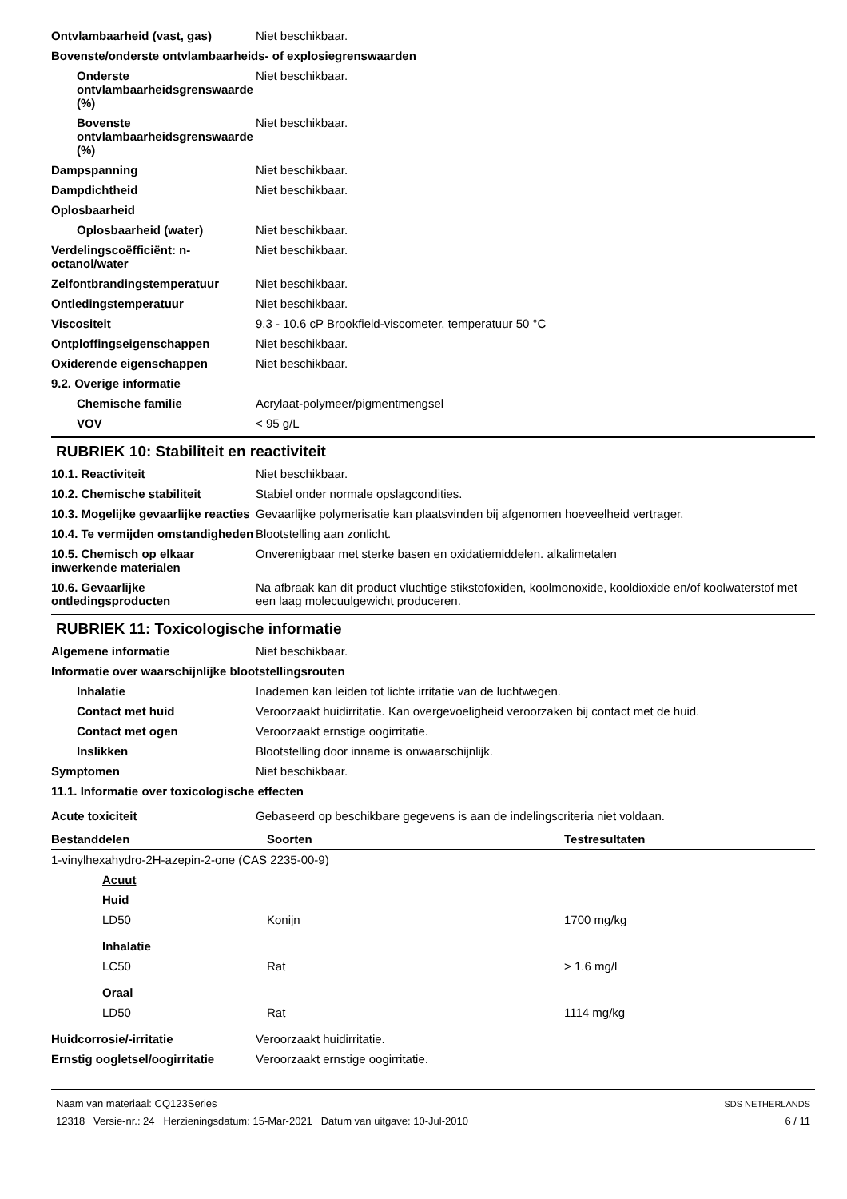Ontvlambaarheid (vast, gas) Niet beschikbaar.
Bovenste/onderste ontvlambaarheids- of explosiegrenswaarden
Onderste ontvlambaarheidsgrenswaarde (%)
Niet beschikbaar.
Bovenste ontvlambaarheidsgrenswaarde (%)
Niet beschikbaar.
Dampspanning Niet beschikbaar.
Dampdichtheid Niet beschikbaar.
Oplosbaarheid
Oplosbaarheid (water) Niet beschikbaar.
Verdelingscoëfficiënt: n-octanol/water
Niet beschikbaar.
Zelfontbrandingstemperatuur Niet beschikbaar.
Ontledingstemperatuur Niet beschikbaar.
Viscositeit 9.3 - 10.6 cP Brookfield-viscometer, temperatuur 50 °C
Ontploffingseigenschappen Niet beschikbaar.
Oxiderende eigenschappen Niet beschikbaar.
9.2. Overige informatie
Chemische familie Acrylaat-polymeer/pigmentmengsel
VOV < 95 g/L
RUBRIEK 10: Stabiliteit en reactiviteit
10.1. Reactiviteit Niet beschikbaar.
10.2. Chemische stabiliteit Stabiel onder normale opslagcondities.
10.3. Mogelijke gevaarlijke reacties
Gevaarlijke polymerisatie kan plaatsvinden bij afgenomen hoeveelheid vertrager.
10.4. Te vermijden omstandigheden
Blootstelling aan zonlicht.
10.5. Chemisch op elkaar inwerkende materialen
Onverenigbaar met sterke basen en oxidatiemiddelen. alkalimetalen
10.6. Gevaarlijke ontledingsproducten
Na afbraak kan dit product vluchtige stikstofoxiden, koolmonoxide, kooldioxide en/of koolwaterstof met een laag molecuulgewicht produceren.
RUBRIEK 11: Toxicologische informatie
Algemene informatie Niet beschikbaar.
Informatie over waarschijnlijke blootstellingsrouten
Inhalatie Inademen kan leiden tot lichte irritatie van de luchtwegen.
Contact met huid Veroorzaakt huidirritatie. Kan overgevoeligheid veroorzaken bij contact met de huid.
Contact met ogen Veroorzaakt ernstige oogirritatie.
Inslikken Blootstelling door inname is onwaarschijnlijk.
Symptomen Niet beschikbaar.
11.1. Informatie over toxicologische effecten
Acute toxiciteit Gebaseerd op beschikbare gegevens is aan de indelingscriteria niet voldaan.
| Bestanddelen | Soorten | Testresultaten |
| --- | --- | --- |
| 1-vinylhexahydro-2H-azepin-2-one (CAS 2235-00-9) | | |
| Acuut | | |
| Huid | | |
| LD50 | Konijn | 1700 mg/kg |
| Inhalatie | | |
| LC50 | Rat | > 1.6 mg/l |
| Oraal | | |
| LD50 | Rat | 1114 mg/kg |
Huidcorrosie/-irritatie Veroorzaakt huidirritatie.
Ernstig oogletsel/oogirritatie
Veroorzaakt ernstige oogirritatie.
Naam van materiaal: CQ123Series
12318 Versie-nr.: 24 Herzieningsdatum: 15-Mar-2021 Datum van uitgave: 10-Jul-2010
SDS NETHERLANDS
6 / 11